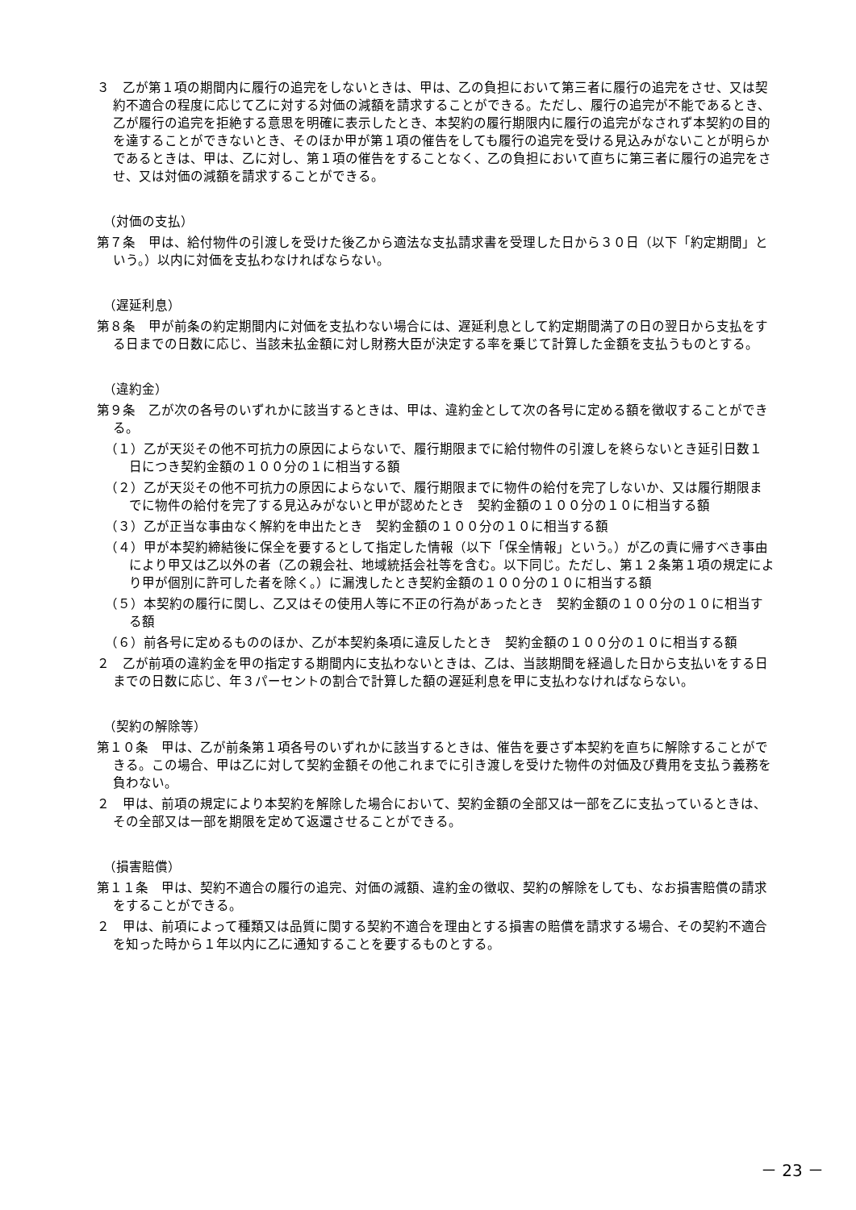３　乙が第１項の期間内に履行の追完をしないときは、甲は、乙の負担において第三者に履行の追完をさせ、又は契約不適合の程度に応じて乙に対する対価の減額を請求することができる。ただし、履行の追完が不能であるとき、乙が履行の追完を拒絶する意思を明確に表示したとき、本契約の履行期限内に履行の追完がなされず本契約の目的を達することができないとき、そのほか甲が第１項の催告をしても履行の追完を受ける見込みがないことが明らかであるときは、甲は、乙に対し、第１項の催告をすることなく、乙の負担において直ちに第三者に履行の追完をさせ、又は対価の減額を請求することができる。
（対価の支払）
第７条　甲は、給付物件の引渡しを受けた後乙から適法な支払請求書を受理した日から３０日（以下「約定期間」という。）以内に対価を支払わなければならない。
（遅延利息）
第８条　甲が前条の約定期間内に対価を支払わない場合には、遅延利息として約定期間満了の日の翌日から支払をする日までの日数に応じ、当該未払金額に対し財務大臣が決定する率を乗じて計算した金額を支払うものとする。
（違約金）
第９条　乙が次の各号のいずれかに該当するときは、甲は、違約金として次の各号に定める額を徴収することができる。
（１）乙が天災その他不可抗力の原因によらないで、履行期限までに給付物件の引渡しを終らないとき延引日数１日につき契約金額の１００分の１に相当する額
（２）乙が天災その他不可抗力の原因によらないで、履行期限までに物件の給付を完了しないか、又は履行期限までに物件の給付を完了する見込みがないと甲が認めたとき　契約金額の１００分の１０に相当する額
（３）乙が正当な事由なく解約を申出たとき　契約金額の１００分の１０に相当する額
（４）甲が本契約締結後に保全を要するとして指定した情報（以下「保全情報」という。）が乙の責に帰すべき事由により甲又は乙以外の者（乙の親会社、地域統括会社等を含む。以下同じ。ただし、第１２条第１項の規定により甲が個別に許可した者を除く。）に漏洩したとき契約金額の１００分の１０に相当する額
（５）本契約の履行に関し、乙又はその使用人等に不正の行為があったとき　契約金額の１００分の１０に相当する額
（６）前各号に定めるもののほか、乙が本契約条項に違反したとき　契約金額の１００分の１０に相当する額
２　乙が前項の違約金を甲の指定する期間内に支払わないときは、乙は、当該期間を経過した日から支払いをする日までの日数に応じ、年３パーセントの割合で計算した額の遅延利息を甲に支払わなければならない。
（契約の解除等）
第１０条　甲は、乙が前条第１項各号のいずれかに該当するときは、催告を要さず本契約を直ちに解除することができる。この場合、甲は乙に対して契約金額その他これまでに引き渡しを受けた物件の対価及び費用を支払う義務を負わない。
２　甲は、前項の規定により本契約を解除した場合において、契約金額の全部又は一部を乙に支払っているときは、その全部又は一部を期限を定めて返還させることができる。
（損害賠償）
第１１条　甲は、契約不適合の履行の追完、対価の減額、違約金の徴収、契約の解除をしても、なお損害賠償の請求をすることができる。
２　甲は、前項によって種類又は品質に関する契約不適合を理由とする損害の賠償を請求する場合、その契約不適合を知った時から１年以内に乙に通知することを要するものとする。
－ 23 －